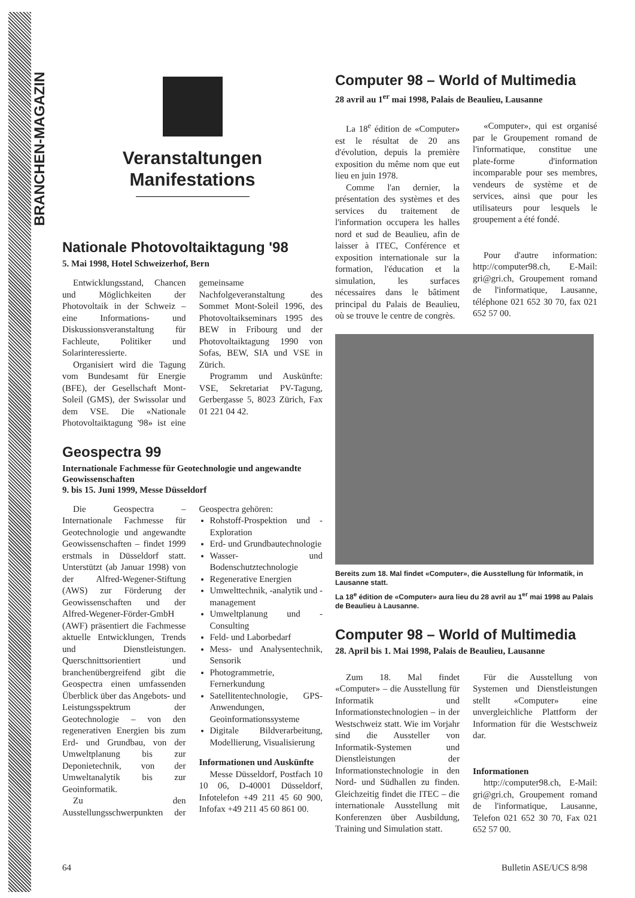BRANCHEN-MAGAZIN
Veranstaltungen
Manifestations
Nationale Photovoltaiktagung '98
5. Mai 1998, Hotel Schweizerhof, Bern
Entwicklungsstand, Chancen und Möglichkeiten der Photovoltaik in der Schweiz – eine Informations- und Diskussionsveranstaltung für Fachleute, Politiker und Solarinteressierte.
Organisiert wird die Tagung vom Bundesamt für Energie (BFE), der Gesellschaft Mont-Soleil (GMS), der Swissolar und dem VSE. Die «Nationale Photovoltaiktagung '98» ist eine gemeinsame Nachfolgeveranstaltung des Sommet Mont-Soleil 1996, des Photovoltaikseminars 1995 des BEW in Fribourg und der Photovoltaiktagung 1990 von Sofas, BEW, SIA und VSE in Zürich.
Programm und Auskünfte: VSE, Sekretariat PV-Tagung, Gerbergasse 5, 8023 Zürich, Fax 01 221 04 42.
Geospectra 99
Internationale Fachmesse für Geotechnologie und angewandte Geowissenschaften
9. bis 15. Juni 1999, Messe Düsseldorf
Die Geospectra – Internationale Fachmesse für Geotechnologie und angewandte Geowissenschaften – findet 1999 erstmals in Düsseldorf statt. Unterstützt (ab Januar 1998) von der Alfred-Wegener-Stiftung (AWS) zur Förderung der Geowissenschaften und der Alfred-Wegener-Förder-GmbH (AWF) präsentiert die Fachmesse aktuelle Entwicklungen, Trends und Dienstleistungen. Querschnittsorientiert und branchenübergreifend gibt die Geospectra einen umfassenden Überblick über das Angebots- und Leistungsspektrum der Geotechnologie – von den regenerativen Energien bis zum Erd- und Grundbau, von der Umweltplanung bis zur Deponietechnik, von der Umweltanalytik bis zur Geoinformatik.
Zu den Ausstellungsschwerpunkten der Geospectra gehören:
Rohstoff-Prospektion und -Exploration
Erd- und Grundbautechnologie
Wasser- und Bodenschutztechnologie
Regenerative Energien
Umwelttechnik, -analytik und -management
Umweltplanung und -Consulting
Feld- und Laborbedarf
Mess- und Analysentechnik, Sensorik
Photogrammetrie, Fernerkundung
Satellitentechnologie, GPS-Anwendungen, Geoinformationssysteme
Digitale Bildverarbeitung, Modellierung, Visualisierung
Informationen und Auskünfte
Messe Düsseldorf, Postfach 10 10 06, D-40001 Düsseldorf, Infotelefon +49 211 45 60 900, Infofax +49 211 45 60 861 00.
Computer 98 – World of Multimedia
28 avril au 1<sup>er</sup> mai 1998, Palais de Beaulieu, Lausanne
La 18<sup>e</sup> édition de «Computer» est le résultat de 20 ans d'évolution, depuis la première exposition du même nom que eut lieu en juin 1978.
Comme l'an dernier, la présentation des systèmes et des services du traitement de l'information occupera les halles nord et sud de Beaulieu, afin de laisser à ITEC, Conférence et exposition internationale sur la formation, l'éducation et la simulation, les surfaces nécessaires dans le bâtiment principal du Palais de Beaulieu, où se trouve le centre de congrès.
«Computer», qui est organisé par le Groupement romand de l'informatique, constitue une plate-forme d'information incomparable pour ses membres, vendeurs de système et de services, ainsi que pour les utilisateurs pour lesquels le groupement a été fondé.
Pour d'autre information: http://computer98.ch, E-Mail: gri@gri.ch, Groupement romand de l'informatique, Lausanne, téléphone 021 652 30 70, fax 021 652 57 00.
Bereits zum 18. Mal findet «Computer», die Ausstellung für Informatik, in Lausanne statt.
La 18<sup>e</sup> édition de «Computer» aura lieu du 28 avril au 1<sup>er</sup> mai 1998 au Palais de Beaulieu à Lausanne.
Computer 98 – World of Multimedia
28. April bis 1. Mai 1998, Palais de Beaulieu, Lausanne
Zum 18. Mal findet «Computer» – die Ausstellung für Informatik und Informationstechnologien – in der Westschweiz statt. Wie im Vorjahr sind die Aussteller von Informatik-Systemen und Dienstleistungen der Informationstechnologie in den Nord- und Südhallen zu finden. Gleichzeitig findet die ITEC – die internationale Ausstellung mit Konferenzen über Ausbildung, Training und Simulation statt.
Für die Ausstellung von Systemen und Dienstleistungen stellt «Computer» eine unvergleichliche Plattform der Information für die Westschweiz dar.
Informationen
http://computer98.ch, E-Mail: gri@gri.ch, Groupement romand de l'informatique, Lausanne, Telefon 021 652 30 70, Fax 021 652 57 00.
64 Bulletin ASE/UCS 8/98